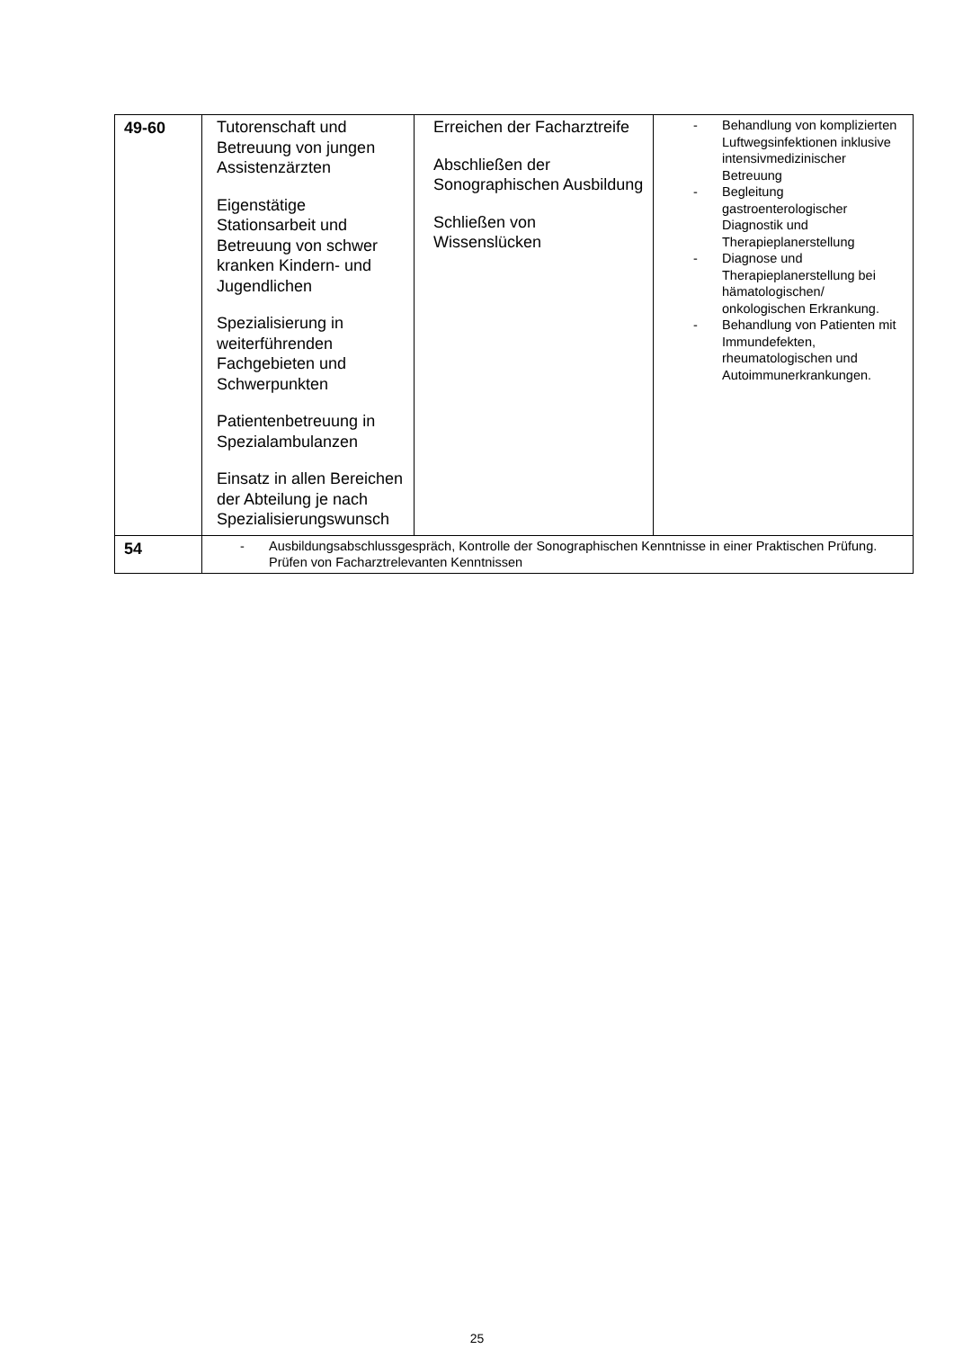| 49-60 | Tutorenschaft und Betreuung von jungen Assistenzärzten Eigenstätige Stationsarbeit und Betreuung von schwer kranken Kindern- und Jugendlichen Spezialisierung in weiterführenden Fachgebieten und Schwerpunkten Patientenbetreuung in Spezialambulanzen Einsatz in allen Bereichen der Abteilung je nach Spezialisierungswunsch | Erreichen der Facharztreife Abschließen der Sonographischen Ausbildung Schließen von Wissenslücken | - Behandlung von komplizierten Luftwegsinfektionen inklusive intensivmedizinischer Betreuung - Begleitung gastroenterologischer Diagnostik und Therapieplanerstellung - Diagnose und Therapieplanerstellung bei hämatologischen/ onkologischen Erkrankung. - Behandlung von Patienten mit Immundefekten, rheumatologischen und Autoimmunerkrankungen. |
| 54 | - Ausbildungsabschlussgespräch, Kontrolle der Sonographischen Kenntnisse in einer Praktischen Prüfung. Prüfen von Facharztrelevanten Kenntnissen | | |
25